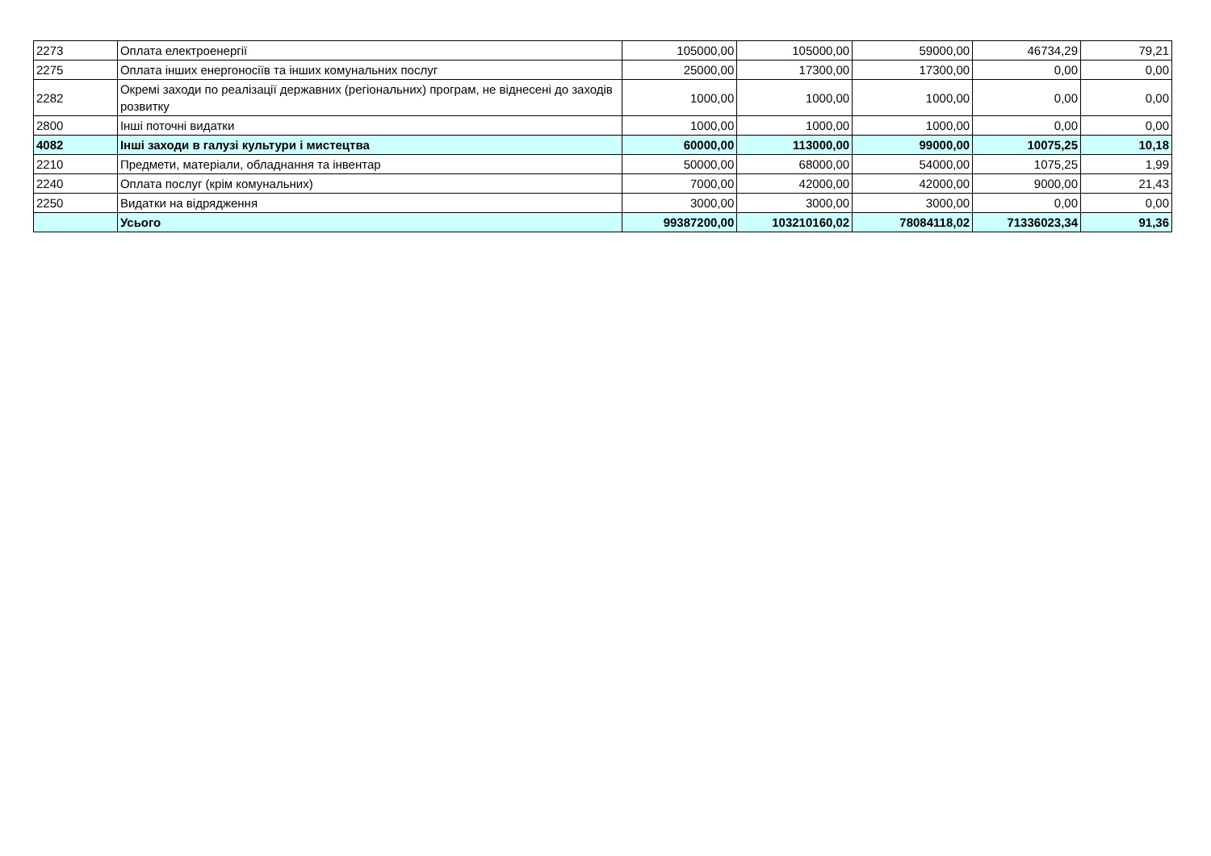| 2273 | Оплата електроенергії | 105000,00 | 105000,00 | 59000,00 | 46734,29 | 79,21 |
| 2275 | Оплата інших енергоносіїв та інших комунальних послуг | 25000,00 | 17300,00 | 17300,00 | 0,00 | 0,00 |
| 2282 | Окремі заходи по реалізації державних (регіональних) програм, не віднесені до заходів розвитку | 1000,00 | 1000,00 | 1000,00 | 0,00 | 0,00 |
| 2800 | Інші поточні видатки | 1000,00 | 1000,00 | 1000,00 | 0,00 | 0,00 |
| 4082 | Інші заходи в галузі культури і мистецтва | 60000,00 | 113000,00 | 99000,00 | 10075,25 | 10,18 |
| 2210 | Предмети, матеріали, обладнання та інвентар | 50000,00 | 68000,00 | 54000,00 | 1075,25 | 1,99 |
| 2240 | Оплата послуг (крім комунальних) | 7000,00 | 42000,00 | 42000,00 | 9000,00 | 21,43 |
| 2250 | Видатки на відрядження | 3000,00 | 3000,00 | 3000,00 | 0,00 | 0,00 |
| | Усього | 99387200,00 | 103210160,02 | 78084118,02 | 71336023,34 | 91,36 |